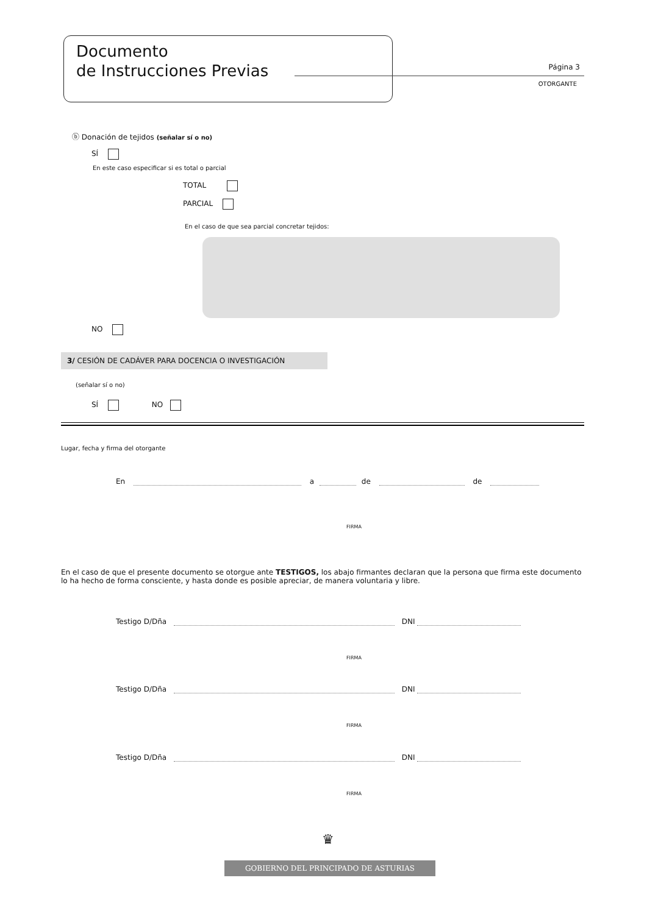Documento
de Instrucciones Previas
Página 3
OTORGANTE
ⓑ Donación de tejidos (señalar sí o no)
SÍ
En este caso especificar si es total o parcial
TOTAL
PARCIAL
En el caso de que sea parcial concretar tejidos:
NO
3/ CESIÓN DE CADÁVER PARA DOCENCIA O INVESTIGACIÓN
(señalar sí o no)
SÍ NO
Lugar, fecha y firma del otorgante
En a de de
FIRMA
En el caso de que el presente documento se otorgue ante TESTIGOS, los abajo firmantes declaran que la persona que firma este documento lo ha hecho de forma consciente, y hasta donde es posible apreciar, de manera voluntaria y libre.
Testigo D/Dña DNI
FIRMA
Testigo D/Dña DNI
FIRMA
Testigo D/Dña DNI
FIRMA
♛
GOBIERNO DEL PRINCIPADO DE ASTURIAS